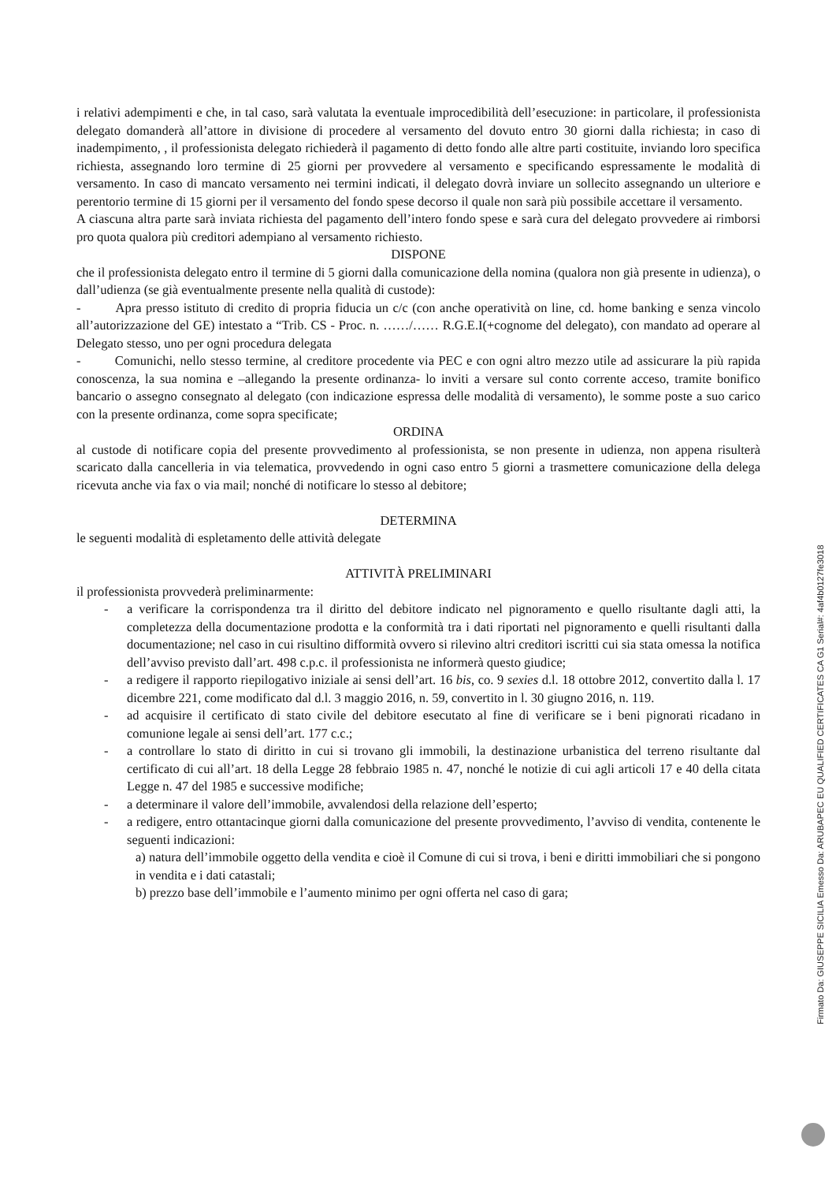i relativi adempimenti e che, in tal caso, sarà valutata la eventuale improcedibilità dell’esecuzione: in particolare, il professionista delegato domanderà all’attore in divisione di procedere al versamento del dovuto entro 30 giorni dalla richiesta; in caso di inadempimento, , il professionista delegato richiederà il pagamento di detto fondo alle altre parti costituite, inviando loro specifica richiesta, assegnando loro termine di 25 giorni per provvedere al versamento e specificando espressamente le modalità di versamento. In caso di mancato versamento nei termini indicati, il delegato dovrà inviare un sollecito assegnando un ulteriore e perentorio termine di 15 giorni per il versamento del fondo spese decorso il quale non sarà più possibile accettare il versamento.
A ciascuna altra parte sarà inviata richiesta del pagamento dell’intero fondo spese e sarà cura del delegato provvedere ai rimborsi pro quota qualora più creditori adempiano al versamento richiesto.
DISPONE
che il professionista delegato entro il termine di 5 giorni dalla comunicazione della nomina (qualora non già presente in udienza), o dall’udienza (se già eventualmente presente nella qualità di custode):
- Apra presso istituto di credito di propria fiducia un c/c (con anche operatività on line, cd. home banking e senza vincolo all’autorizzazione del GE) intestato a “Trib. CS - Proc. n. ……/…… R.G.E.I(+cognome del delegato), con mandato ad operare al Delegato stesso, uno per ogni procedura delegata
- Comunichi, nello stesso termine, al creditore procedente via PEC e con ogni altro mezzo utile ad assicurare la più rapida conoscenza, la sua nomina e –allegando la presente ordinanza- lo inviti a versare sul conto corrente acceso, tramite bonifico bancario o assegno consegnato al delegato (con indicazione espressa delle modalità di versamento), le somme poste a suo carico con la presente ordinanza, come sopra specificate;
ORDINA
al custode di notificare copia del presente provvedimento al professionista, se non presente in udienza, non appena risulterà scaricato dalla cancelleria in via telematica, provvedendo in ogni caso entro 5 giorni a trasmettere comunicazione della delega ricevuta anche via fax o via mail; nonché di notificare lo stesso al debitore;
DETERMINA
le seguenti modalità di espletamento delle attività delegate
ATTIVITÀ PRELIMINARI
il professionista provvederà preliminarmente:
- a verificare la corrispondenza tra il diritto del debitore indicato nel pignoramento e quello risultante dagli atti, la completezza della documentazione prodotta e la conformità tra i dati riportati nel pignoramento e quelli risultanti dalla documentazione; nel caso in cui risultino difformità ovvero si rilevino altri creditori iscritti cui sia stata omessa la notifica dell’avviso previsto dall’art. 498 c.p.c. il professionista ne informerà questo giudice;
- a redigere il rapporto riepilogativo iniziale ai sensi dell’art. 16 bis, co. 9 sexies d.l. 18 ottobre 2012, convertito dalla l. 17 dicembre 221, come modificato dal d.l. 3 maggio 2016, n. 59, convertito in l. 30 giugno 2016, n. 119.
- ad acquisire il certificato di stato civile del debitore esecutato al fine di verificare se i beni pignorati ricadano in comunione legale ai sensi dell’art. 177 c.c.;
- a controllare lo stato di diritto in cui si trovano gli immobili, la destinazione urbanistica del terreno risultante dal certificato di cui all’art. 18 della Legge 28 febbraio 1985 n. 47, nonché le notizie di cui agli articoli 17 e 40 della citata Legge n. 47 del 1985 e successive modifiche;
- a determinare il valore dell’immobile, avvalendosi della relazione dell’esperto;
- a redigere, entro ottantacinque giorni dalla comunicazione del presente provvedimento, l’avviso di vendita, contenente le seguenti indicazioni:
a) natura dell’immobile oggetto della vendita e cioè il Comune di cui si trova, i beni e diritti immobiliari che si pongono in vendita e i dati catastali;
b) prezzo base dell’immobile e l’aumento minimo per ogni offerta nel caso di gara;
Firmato Da: GIUSEPPE SICILIA Emesso Da: ARUBAPEC EU QUALIFIED CERTIFICATES CA G1 Serial#: 4af4b0127fe3018